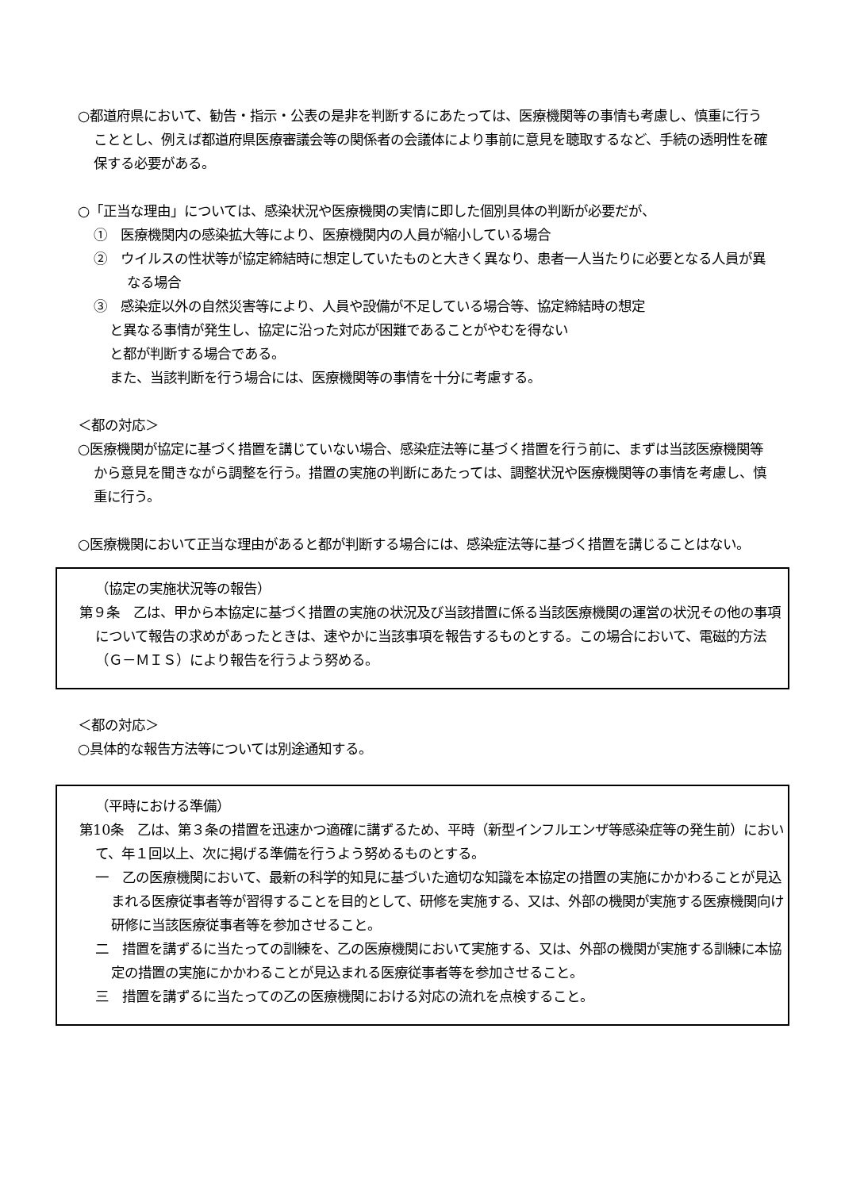○都道府県において、勧告・指示・公表の是非を判断するにあたっては、医療機関等の事情も考慮し、慎重に行うこととし、例えば都道府県医療審議会等の関係者の会議体により事前に意見を聴取するなど、手続の透明性を確保する必要がある。
○「正当な理由」については、感染状況や医療機関の実情に即した個別具体の判断が必要だが、
①　医療機関内の感染拡大等により、医療機関内の人員が縮小している場合
②　ウイルスの性状等が協定締結時に想定していたものと大きく異なり、患者一人当たりに必要となる人員が異なる場合
③　感染症以外の自然災害等により、人員や設備が不足している場合等、協定締結時の想定
と異なる事情が発生し、協定に沿った対応が困難であることがやむを得ない
と都が判断する場合である。
また、当該判断を行う場合には、医療機関等の事情を十分に考慮する。
＜都の対応＞
○医療機関が協定に基づく措置を講じていない場合、感染症法等に基づく措置を行う前に、まずは当該医療機関等から意見を聞きながら調整を行う。措置の実施の判断にあたっては、調整状況や医療機関等の事情を考慮し、慎重に行う。
○医療機関において正当な理由があると都が判断する場合には、感染症法等に基づく措置を講じることはない。
（協定の実施状況等の報告）
第９条　乙は、甲から本協定に基づく措置の実施の状況及び当該措置に係る当該医療機関の運営の状況その他の事項について報告の求めがあったときは、速やかに当該事項を報告するものとする。この場合において、電磁的方法（Ｇ－ＭＩＳ）により報告を行うよう努める。
＜都の対応＞
○具体的な報告方法等については別途通知する。
（平時における準備）
第10条　乙は、第３条の措置を迅速かつ適確に講ずるため、平時（新型インフルエンザ等感染症等の発生前）において、年１回以上、次に掲げる準備を行うよう努めるものとする。
一　乙の医療機関において、最新の科学的知見に基づいた適切な知識を本協定の措置の実施にかかわることが見込まれる医療従事者等が習得することを目的として、研修を実施する、又は、外部の機関が実施する医療機関向け研修に当該医療従事者等を参加させること。
二　措置を講ずるに当たっての訓練を、乙の医療機関において実施する、又は、外部の機関が実施する訓練に本協定の措置の実施にかかわることが見込まれる医療従事者等を参加させること。
三　措置を講ずるに当たっての乙の医療機関における対応の流れを点検すること。